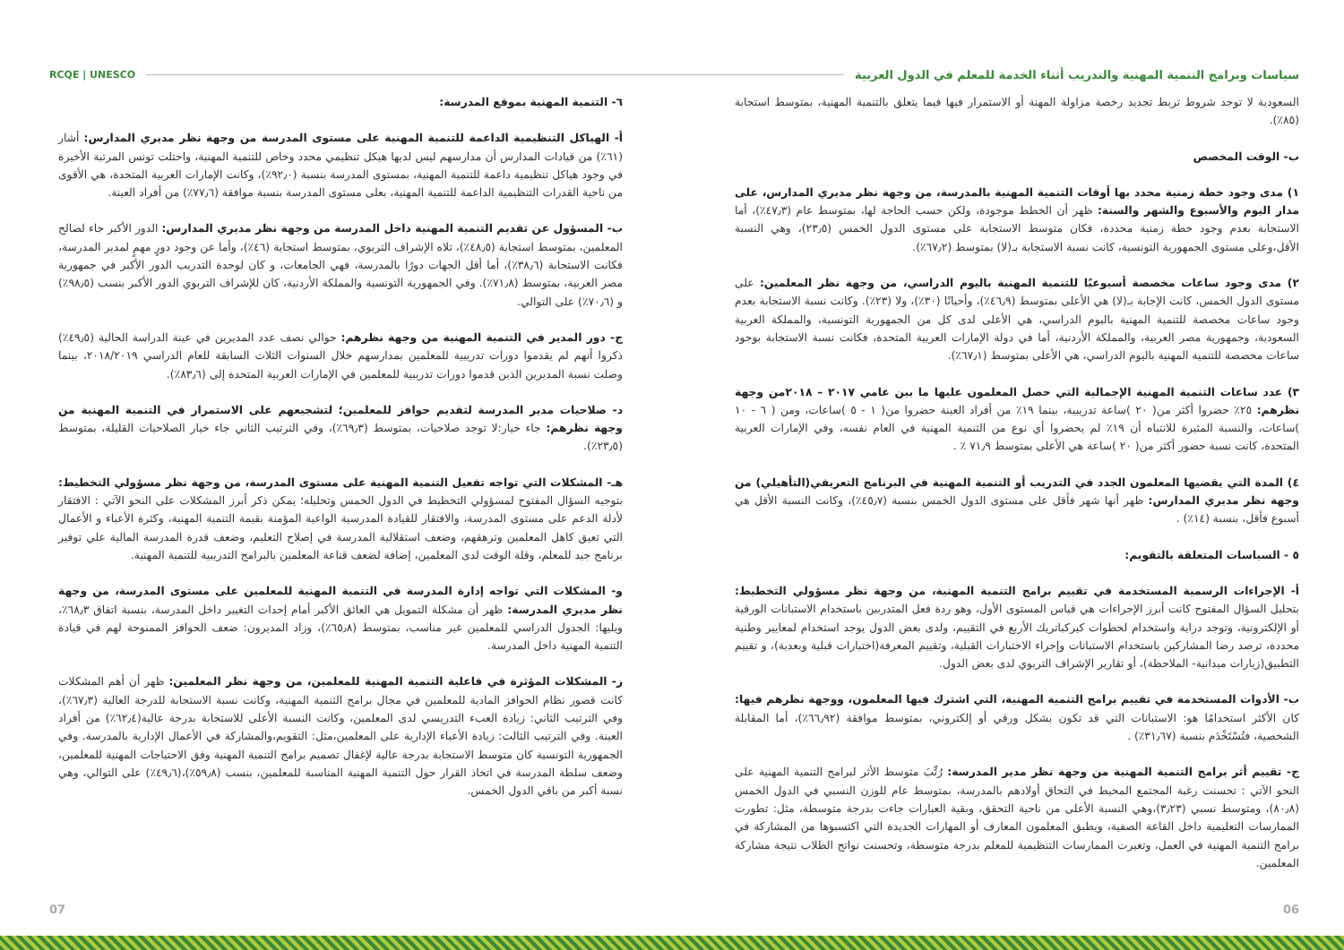سياسات وبرامج التنمية المهنية والتدريب أثناء الخدمة للمعلم في الدول العربية
RCQE | UNESCO
السعودية لا توجد شروط تربط تجديد رخصة مزاولة المهنة أو الاستمرار فيها فيما يتعلق بالتنمية المهنية، بمتوسط استجابة (٨٥٪).
ب- الوقت المخصص
١) مدى وجود خطة زمنية محدد بها أوقات التنمية المهنية بالمدرسة، من وجهة نظر مديري المدارس، على مدار اليوم والأسبوع والشهر والسنة: ظهر أن الخطط موجودة، ولكن حسب الحاجة لها، بمتوسط عام (٤٧٫٣٪)، أما الاستجابة بعدم وجود خطة زمنية محددة، فكان متوسط الاستجابة على مستوى الدول الخمس (٢٣٫٥)، وهي النسبة الأقل،وعلى مستوى الجمهورية التونسية، كانت نسبة الاستجابة بـ(لا) بمتوسط (٦٧٫٢٪).
٢) مدى وجود ساعات مخصصة أسبوعيًا للتنمية المهنية باليوم الدراسي، من وجهة نظر المعلمين: على مستوى الدول الخمس، كانت الإجابة بـ(لا) هي الأعلى بمتوسط (٤٦٫٩٪)، وأحيانًا (٣٠٪)، ولا (٢٣٪). وكانت نسبة الاستجابة بعدم وجود ساعات مخصصة للتنمية المهنية باليوم الدراسي، هي الأعلى لدى كل من الجمهورية التونسية، والمملكة العربية السعودية، وجمهورية مصر العربية، والمملكة الأردنية، أما في دولة الإمارات العربية المتحدة، فكانت نسبة الاستجابة بوجود ساعات مخصصة للتنمية المهنية باليوم الدراسي، هي الأعلى بمتوسط (٦٧٫١٪).
٣) عدد ساعات التنمية المهنية الإجمالية التي حصل المعلمون عليها ما بين عامي ٢٠١٧ – ٢٠١٨من وجهة نظرهم: ٢٥٪ حضروا أكثر من( ٢٠ )ساعة تدريبية، بينما ١٩٪ من أفراد العينة حضروا من( ١ - ٥ )ساعات، ومن ( ٦ - ١٠ )ساعات، والنسبة المثيرة للانتباه أن ١٩٪ لم يحضروا أي نوع من التنمية المهنية في العام نفسه، وفي الإمارات العربية المتحدة، كانت نسبة حضور أكثر من( ٢٠ )ساعة هي الأعلى بمتوسط ٧١٫٩ ٪ .
٤) المدة التي يقضيها المعلمون الجدد في التدريب أو التنمية المهنية في البرنامج التعريفي(التأهيلي) من وجهة نظر مديري المدارس: ظهر أنها شهر فأقل على مستوى الدول الخمس بنسبة (٤٥٫٧٪)، وكانت النسبة الأقل هي أسبوع فأقل، بنسبة (١٤٪) .
٥ - السياسات المتعلقة بالتقويم:
أ- الإجراءات الرسمية المستخدمة في تقييم برامج التنمية المهنية، من وجهة نظر مسؤولي التخطيط: بتحليل السؤال المفتوح كانت أبرز الإجراءات هي قياس المستوى الأول، وهو ردة فعل المتدربين باستخدام الاستبانات الورقية أو الإلكترونية، وتوجد دراية واستخدام لخطوات كيركباتريك الأربع في التقييم، ولدى بعض الدول يوجد استخدام لمعايير وطنية محددة، ترصد رضا المشاركين باستخدام الاستبانات وإجراء الاختبارات القبلية، وتقييم المعرفة(اختبارات قبلية وبعدية)، و تقييم التطبيق(زيارات ميدانية- الملاحظة)، أو تقارير الإشراف التربوي لدى بعض الدول.
ب- الأدوات المستخدمة في تقييم برامج التنمية المهنية، التي اشترك فيها المعلمون، ووجهة نظرهم فيها: كان الأكثر استخدامًا هو: الاستبانات التي قد تكون بشكل ورقي أو إلكتروني، بمتوسط موافقة (٦٦٫٩٢٪)، أما المقابلة الشخصية، فتُسْتَخْدَم بنسبة (٣١٫٦٧٪) .
ج- تقييم أثر برامج التنمية المهنية من وجهة نظر مدير المدرسة: رُتِّبَ متوسط الأثر لبرامج التنمية المهنية على النحو الآتي : تحسنت رغبة المجتمع المحيط في التحاق أولادهم بالمدرسة، بمتوسط عام للوزن النسبي في الدول الخمس (٨٠٫٨)، ومتوسط نسبي (٣٫٢٣)،وهي النسبة الأعلى من ناحية التحقق، وبقية العبارات جاءت بدرجة متوسطة، مثل: تطورت الممارسات التعليمية داخل القاعة الصفية، ويطبق المعلمون المعارف أو المهارات الجديدة التي اكتسبوها من المشاركة في برامج التنمية المهنية في العمل، وتغيرت الممارسات التنظيمية للمعلم بدرجة متوسطة، وتحسنت نواتج الطلاب نتيجة مشاركة المعلمين.
٦- التنمية المهنية بموقع المدرسة:
أ- الهياكل التنظيمية الداعمة للتنمية المهنية على مستوى المدرسة من وجهة نظر مديري المدارس: أشار (٦١٪) من قيادات المدارس أن مدارسهم ليس لديها هيكل تنظيمي محدد وخاص للتنمية المهنية، واحتلت تونس المرتبة الأخيرة في وجود هياكل تنظيمية داعمة للتنمية المهنية، بمستوى المدرسة بنسبة (٩٢٫٠٪)، وكانت الإمارات العربية المتحدة، هي الأقوى من ناحية القدرات التنظيمية الداعمة للتنمية المهنية، بعلى مستوى المدرسة بنسبة موافقة (٧٧٫٦٪) من أفراد العينة.
ب- المسؤول عن تقديم التنمية المهنية داخل المدرسة من وجهة نظر مديري المدارس: الدور الأكبر جاء لصالح المعلمين، بمتوسط استجابة (٤٨٫٥٪)، تلاه الإشراف التربوي، بمتوسط استجابة (٤٦٪)، وأما عن وجود دورٍ مهمٍ لمدير المدرسة، فكانت الاستجابة (٣٨٫٦٪)، أما أقل الجهات دورًا بالمدرسة، فهي الجامعات، و كان لوحدة التدريب الدور الأكبر في جمهورية مصر العربية، بمتوسط (٧١٫٨٪). وفي الجمهورية التونسية والمملكة الأردنية، كان للإشراف التربوي الدور الأكبر بنسب (٩٨٫٥٪) و (٧٠٫٦٪) على التوالي.
ج- دور المدير في التنمية المهنية من وجهة نظرهم: حوالي نصف عدد المديرين في عينة الدراسة الحالية (٤٩٫٥٪) ذكروا أنهم لم يقدموا دورات تدريبية للمعلمين بمدارسهم خلال السنوات الثلاث السابقة للعام الدراسي ٢٠١٨/٢٠١٩، بينما وصلت نسبة المديرين الذين قدموا دورات تدريبية للمعلمين في الإمارات العربية المتحدة إلى (٨٣٫٦٪).
د- صلاحيات مدير المدرسة لتقديم حوافز للمعلمين؛ لتشجيعهم على الاستمرار في التنمية المهنية من وجهة نظرهم: جاء خيار:لا توجد صلاحيات، بمتوسط (٦٩٫٣٪)، وفي الترتيب الثاني جاء خيار الصلاحيات القليلة، بمتوسط (٢٣٫٥٪).
هـ- المشكلات التي تواجه تفعيل التنمية المهنية على مستوى المدرسة، من وجهة نظر مسؤولي التخطيط: بتوجيه السؤال المفتوح لمسؤولي التخطيط في الدول الخمس وتحليله؛ يمكن ذكر أبرز المشكلات على النحو الآتي : الافتقار لأدلة الدعم على مستوى المدرسة، والافتقار للقيادة المدرسية الواعية المؤمنة بقيمة التنمية المهنية، وكثرة الأعباء و الأعمال التي تعيق كاهل المعلمين وترهقهم، وضعف استقلالية المدرسة في إصلاح التعليم، وضعف قدرة المدرسة المالية علي توفير برنامج جيد للمعلم، وقلة الوقت لدى المعلمين، إضافة لضعف قناعة المعلمين بالبرامج التدريبية للتنمية المهنية.
و- المشكلات التي تواجه إدارة المدرسة في التنمية المهنية للمعلمين على مستوى المدرسة، من وجهة نظر مديري المدرسة: ظهر أن مشكلة التمويل هي العائق الأكبر أمام إحداث التغيير داخل المدرسة، بنسبة اتفاق ٦٨٫٣٪، ويليها: الجدول الدراسي للمعلمين غير مناسب، بمتوسط (٦٥٫٨٪)، وزاد المديرون: ضعف الحوافز الممنوحة لهم في قيادة التنمية المهنية داخل المدرسة.
ز- المشكلات المؤثرة في فاعلية التنمية المهنية للمعلمين، من وجهة نظر المعلمين: ظهر أن أهم المشكلات كانت قصور نظام الحوافز المادية للمعلمين في مجال برامج التنمية المهنية، وكانت نسبة الاستجابة للدرجة العالية (٦٧٫٣٪)، وفي الترتيب الثاني: زيادة العبء التدريسي لدى المعلمين، وكانت النسبة الأعلى للاستجابة بدرجة عالية(٦٢٫٤٪) من أفراد العينة. وفي الترتيب الثالث: زيادة الأعباء الإدارية على المعلمين،مثل: التقويم،والمشاركة في الأعمال الإدارية بالمدرسة. وفي الجمهورية التونسية كان متوسط الاستجابة بدرجة عالية لإغفال تصميم برامج التنمية المهنية وفق الاحتياجات المهنية للمعلمين، وضعف سلطة المدرسة في اتخاذ القرار حول التنمية المهنية المناسبة للمعلمين، بنسب (٥٩٫٨٪)،(٤٩٫٦٪) على التوالي، وهي نسبة أكبر من باقي الدول الخمس.
06 07